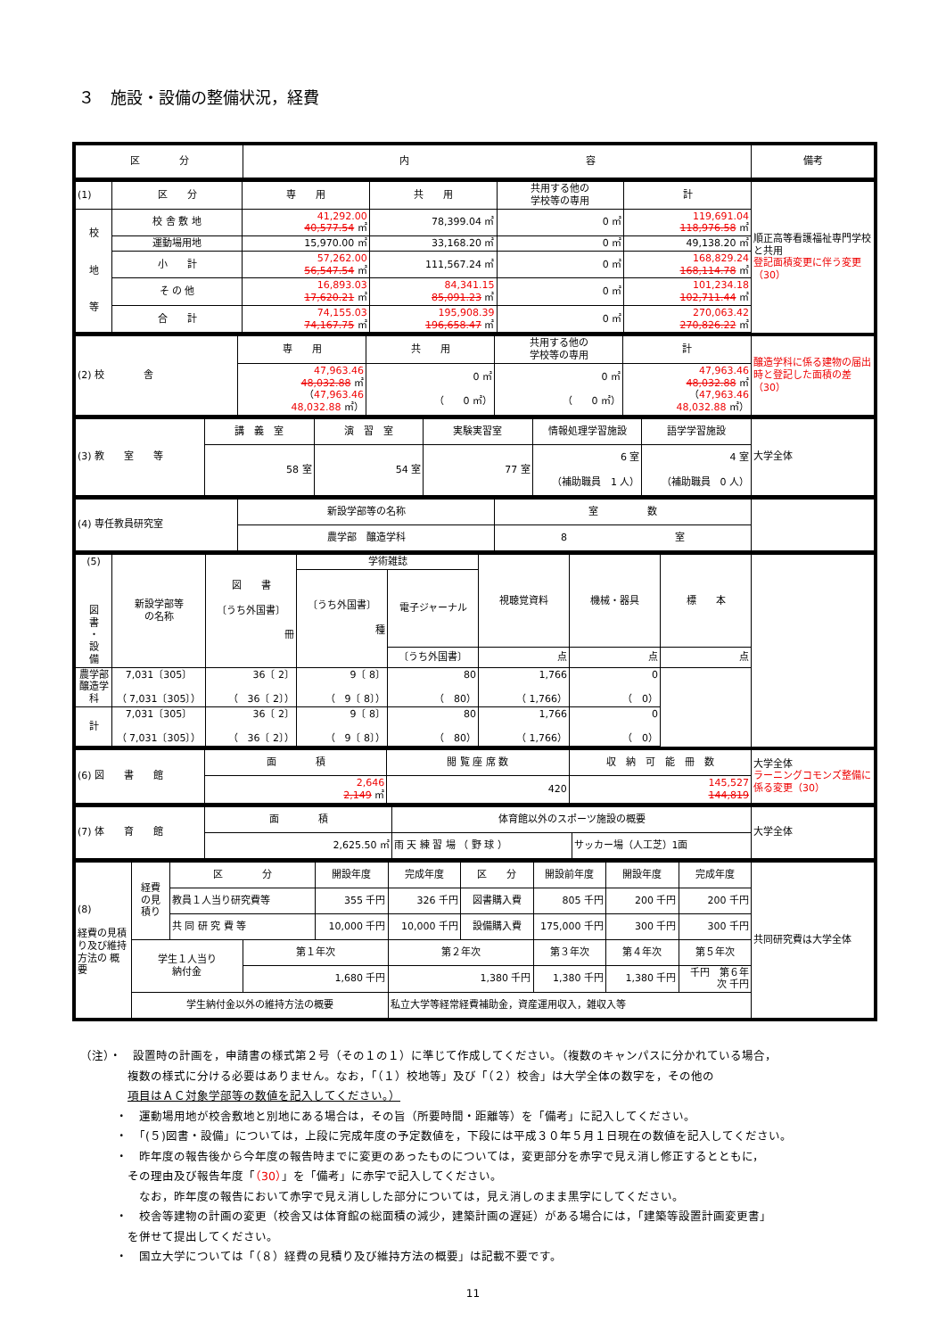３　施設・設備の整備状況，経費
| 区 分 | 内 容 | 備考 |
| --- | --- | --- |
| (1) | 区 分 | 専 用 | 共 用 | 共用する他の 学校等の専用 | 計 | 順正高等看護福祉専門学校と共用 登記面積変更に伴う変更（30） |
| 校 地 等 | 校 舎 敷 地 | 41,292.00 40,577.54 ㎡ | 78,399.04 ㎡ | 0 ㎡ | 119,691.04 118,976.58 ㎡ | |
| | 運動場用地 | 15,970.00 ㎡ | 33,168.20 ㎡ | 0 ㎡ | 49,138.20 ㎡ | |
| | 小 計 | 57,262.00 56,547.54 ㎡ | 111,567.24 ㎡ | 0 ㎡ | 168,829.24 168,114.78 ㎡ | |
| | そ の 他 | 16,893.03 17,620.21 ㎡ | 84,341.15 85,091.23 ㎡ | 0 ㎡ | 101,234.18 102,711.44 ㎡ | |
| | 合 計 | 74,155.03 74,167.75 ㎡ | 195,908.39 196,658.47 ㎡ | 0 ㎡ | 270,063.42 270,826.22 ㎡ | |
| (2) 校 舎 | 専 用 | 共 用 | 共用する他の 学校等の専用 | 計 | 醸造学科に係る建物の届出時と登記した面積の差（30） |
| | 47,963.46 48,032.88 ㎡ （ 47,963.46 48,032.88 ㎡） | 0 ㎡ （ 0 ㎡） | 0 ㎡ （ 0 ㎡） | 47,963.46 48,032.88 ㎡ （ 47,963.46 48,032.88 ㎡） | |
| (3) 教 室 等 | 講 義 室 | 演 習 室 | 実験実習室 | 情報処理学習施設 | 語学学習施設 | 大学全体 |
| | 58 室 | 54 室 | 77 室 | 6 室 （補助職員 1 人） | 4 室 （補助職員 0 人） | |
| (4) 専任教員研究室 | 新設学部等の名称 | 室 数 | |
| | 農学部 醸造学科 | 8 室 | |
| (5) 図 書 ・ 設 備 | 新設学部等 の名称 | 図 書 〔うち外国書〕 冊 | 学術雑誌 | | 視聴覚資料 | 機械・器具 | 標 本 | |
| | | | 〔うち外国書〕 種 | 電子ジャーナル | | | | |
| | | | | 〔うち外国書〕 | 点 | 点 | 点 | |
| 農学部 醸造学科 | 7,031〔305〕 （ 7,031〔305〕） | 36〔 2〕 （ 36〔 2〕） | 9〔 8〕 （ 9〔 8〕） | 80 （ 80） | 1,766 （ 1,766） | 0 （ 0） | | |
| 計 | 7,031〔305〕 （ 7,031〔305〕） | 36〔 2〕 （ 36〔 2〕） | 9〔 8〕 （ 9〔 8〕） | 80 （ 80） | 1,766 （ 1,766） | 0 （ 0） | | |
| (6) 図 書 館 | 面 積 | 閲 覧 座 席 数 | 収 納 可 能 冊 数 | 大学全体 ラーニングコモンズ整備に係る変更（30） |
| | 2,646 2,149 ㎡ | 420 | 145,527 144,819 | |
| (7) 体 育 館 | 面 積 | 体育館以外のスポーツ施設の概要 | | 大学全体 |
| | 2,625.50 ㎡ | 雨 天 練 習 場 （ 野 球 ） | サッカー場（人工芝）1面 | |
| (8) 経費の見積り及び維持方法の 概 要 | 経費 の見 積り | 区 分 | | 開設年度 | 完成年度 | 区 分 | 開設前年度 | 開設年度 | 完成年度 | 共同研究費は大学全体 |
| | | 教員１人当り研究費等 | | 355 千円 | 326 千円 | 図書購入費 | 805 千円 | 200 千円 | 200 千円 | |
| | | 共 同 研 究 費 等 | | 10,000 千円 | 10,000 千円 | 設備購入費 | 175,000 千円 | 300 千円 | 300 千円 | |
| | 学生１人当り 納付金 | | 第１年次 | | 第２年次 | | 第３年次 | 第４年次 | 第５年次 | |
| | | | 1,680 千円 | | 1,380 千円 | | 1,380 千円 | 1,380 千円 | 千円 第６年次 千円 | |
| | 学生納付金以外の維持方法の概要 | | | | 私立大学等経常経費補助金，資産運用収入，雑収入等 | | | | | |
（注）・　設置時の計画を，申請書の様式第２号（その１の１）に準じて作成してください。（複数のキャンパスに分かれている場合，
複数の様式に分ける必要はありません。なお，「（１）校地等」及び「（２）校舎」は大学全体の数字を，その他の
項目はＡＣ対象学部等の数値を記入してください。）
・　運動場用地が校舎敷地と別地にある場合は，その旨（所要時間・距離等）を「備考」に記入してください。
・　「(５)図書・設備」については，上段に完成年度の予定数値を，下段には平成３０年５月１日現在の数値を記入してください。
・　昨年度の報告後から今年度の報告時までに変更のあったものについては，変更部分を赤字で見え消し修正するとともに，
その理由及び報告年度「（30）」を「備考」に赤字で記入してください。
なお，昨年度の報告において赤字で見え消しした部分については，見え消しのまま黒字にしてください。
・　校舎等建物の計画の変更（校舎又は体育館の総面積の減少，建築計画の遅延）がある場合には，「建築等設置計画変更書」
を併せて提出してください。
・　国立大学については「（８）経費の見積り及び維持方法の概要」は記載不要です。
11